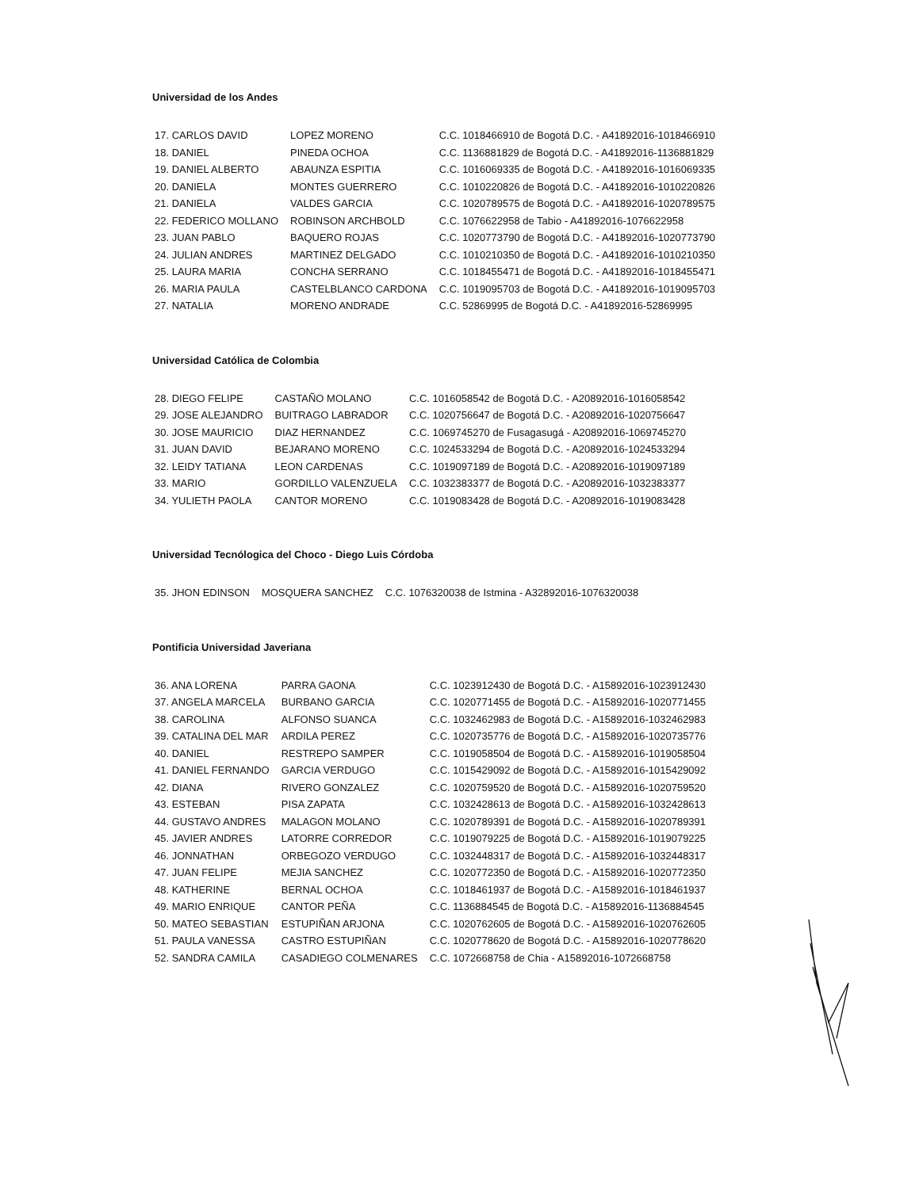Universidad de los Andes
| 17. CARLOS DAVID | LOPEZ MORENO | C.C. 1018466910 de Bogotá D.C. - A41892016-1018466910 |
| 18. DANIEL | PINEDA OCHOA | C.C. 1136881829 de Bogotá D.C. - A41892016-1136881829 |
| 19. DANIEL ALBERTO | ABAUNZA ESPITIA | C.C. 1016069335 de Bogotá D.C. - A41892016-1016069335 |
| 20. DANIELA | MONTES GUERRERO | C.C. 1010220826 de Bogotá D.C. - A41892016-1010220826 |
| 21. DANIELA | VALDES GARCIA | C.C. 1020789575 de Bogotá D.C. - A41892016-1020789575 |
| 22. FEDERICO MOLLANO | ROBINSON ARCHBOLD | C.C. 1076622958 de Tabio - A41892016-1076622958 |
| 23. JUAN PABLO | BAQUERO ROJAS | C.C. 1020773790 de Bogotá D.C. - A41892016-1020773790 |
| 24. JULIAN ANDRES | MARTINEZ DELGADO | C.C. 1010210350 de Bogotá D.C. - A41892016-1010210350 |
| 25. LAURA MARIA | CONCHA SERRANO | C.C. 1018455471 de Bogotá D.C. - A41892016-1018455471 |
| 26. MARIA PAULA | CASTELBLANCO CARDONA | C.C. 1019095703 de Bogotá D.C. - A41892016-1019095703 |
| 27. NATALIA | MORENO ANDRADE | C.C. 52869995 de Bogotá D.C. - A41892016-52869995 |
Universidad Católica de Colombia
| 28. DIEGO FELIPE | CASTAÑO MOLANO | C.C. 1016058542 de Bogotá D.C. - A20892016-1016058542 |
| 29. JOSE ALEJANDRO | BUITRAGO LABRADOR | C.C. 1020756647 de Bogotá D.C. - A20892016-1020756647 |
| 30. JOSE MAURICIO | DIAZ HERNANDEZ | C.C. 1069745270 de Fusagasugá - A20892016-1069745270 |
| 31. JUAN DAVID | BEJARANO MORENO | C.C. 1024533294 de Bogotá D.C. - A20892016-1024533294 |
| 32. LEIDY TATIANA | LEON CARDENAS | C.C. 1019097189 de Bogotá D.C. - A20892016-1019097189 |
| 33. MARIO | GORDILLO VALENZUELA | C.C. 1032383377 de Bogotá D.C. - A20892016-1032383377 |
| 34. YULIETH PAOLA | CANTOR MORENO | C.C. 1019083428 de Bogotá D.C. - A20892016-1019083428 |
Universidad Tecnólogica del Choco - Diego Luis Córdoba
| 35. JHON EDINSON | MOSQUERA SANCHEZ | C.C. 1076320038 de Istmina - A32892016-1076320038 |
Pontificia Universidad Javeriana
| 36. ANA LORENA | PARRA GAONA | C.C. 1023912430 de Bogotá D.C. - A15892016-1023912430 |
| 37. ANGELA MARCELA | BURBANO GARCIA | C.C. 1020771455 de Bogotá D.C. - A15892016-1020771455 |
| 38. CAROLINA | ALFONSO SUANCA | C.C. 1032462983 de Bogotá D.C. - A15892016-1032462983 |
| 39. CATALINA DEL MAR | ARDILA PEREZ | C.C. 1020735776 de Bogotá D.C. - A15892016-1020735776 |
| 40. DANIEL | RESTREPO SAMPER | C.C. 1019058504 de Bogotá D.C. - A15892016-1019058504 |
| 41. DANIEL FERNANDO | GARCIA VERDUGO | C.C. 1015429092 de Bogotá D.C. - A15892016-1015429092 |
| 42. DIANA | RIVERO GONZALEZ | C.C. 1020759520 de Bogotá D.C. - A15892016-1020759520 |
| 43. ESTEBAN | PISA ZAPATA | C.C. 1032428613 de Bogotá D.C. - A15892016-1032428613 |
| 44. GUSTAVO ANDRES | MALAGON MOLANO | C.C. 1020789391 de Bogotá D.C. - A15892016-1020789391 |
| 45. JAVIER ANDRES | LATORRE CORREDOR | C.C. 1019079225 de Bogotá D.C. - A15892016-1019079225 |
| 46. JONNATHAN | ORBEGOZO VERDUGO | C.C. 1032448317 de Bogotá D.C. - A15892016-1032448317 |
| 47. JUAN FELIPE | MEJIA SANCHEZ | C.C. 1020772350 de Bogotá D.C. - A15892016-1020772350 |
| 48. KATHERINE | BERNAL OCHOA | C.C. 1018461937 de Bogotá D.C. - A15892016-1018461937 |
| 49. MARIO ENRIQUE | CANTOR PEÑA | C.C. 1136884545 de Bogotá D.C. - A15892016-1136884545 |
| 50. MATEO SEBASTIAN | ESTUPIÑAN ARJONA | C.C. 1020762605 de Bogotá D.C. - A15892016-1020762605 |
| 51. PAULA VANESSA | CASTRO ESTUPIÑAN | C.C. 1020778620 de Bogotá D.C. - A15892016-1020778620 |
| 52. SANDRA CAMILA | CASADIEGO COLMENARES | C.C. 1072668758 de Chia - A15892016-1072668758 |